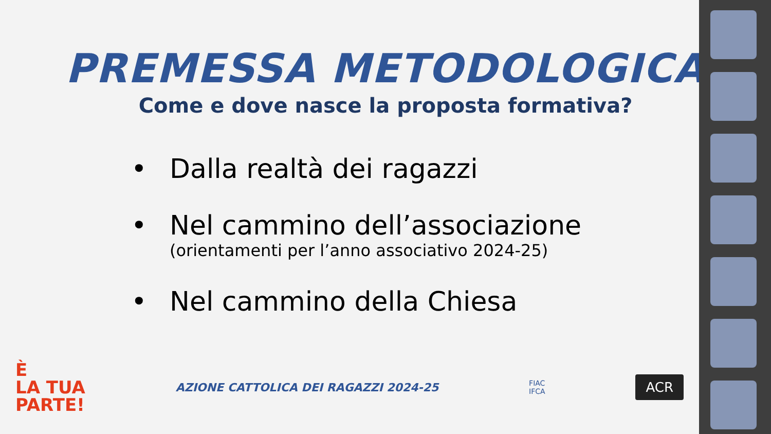PREMESSA METODOLOGICA
Come e dove nasce la proposta formativa?
• Dalla realtà dei ragazzi
• Nel cammino dell’associazione
(orientamenti per l’anno associativo 2024-25)
• Nel cammino della Chiesa
È
LA TUA
PARTE!
AZIONE CATTOLICA DEI RAGAZZI 2024-25
FIAC
IFCA
ACR